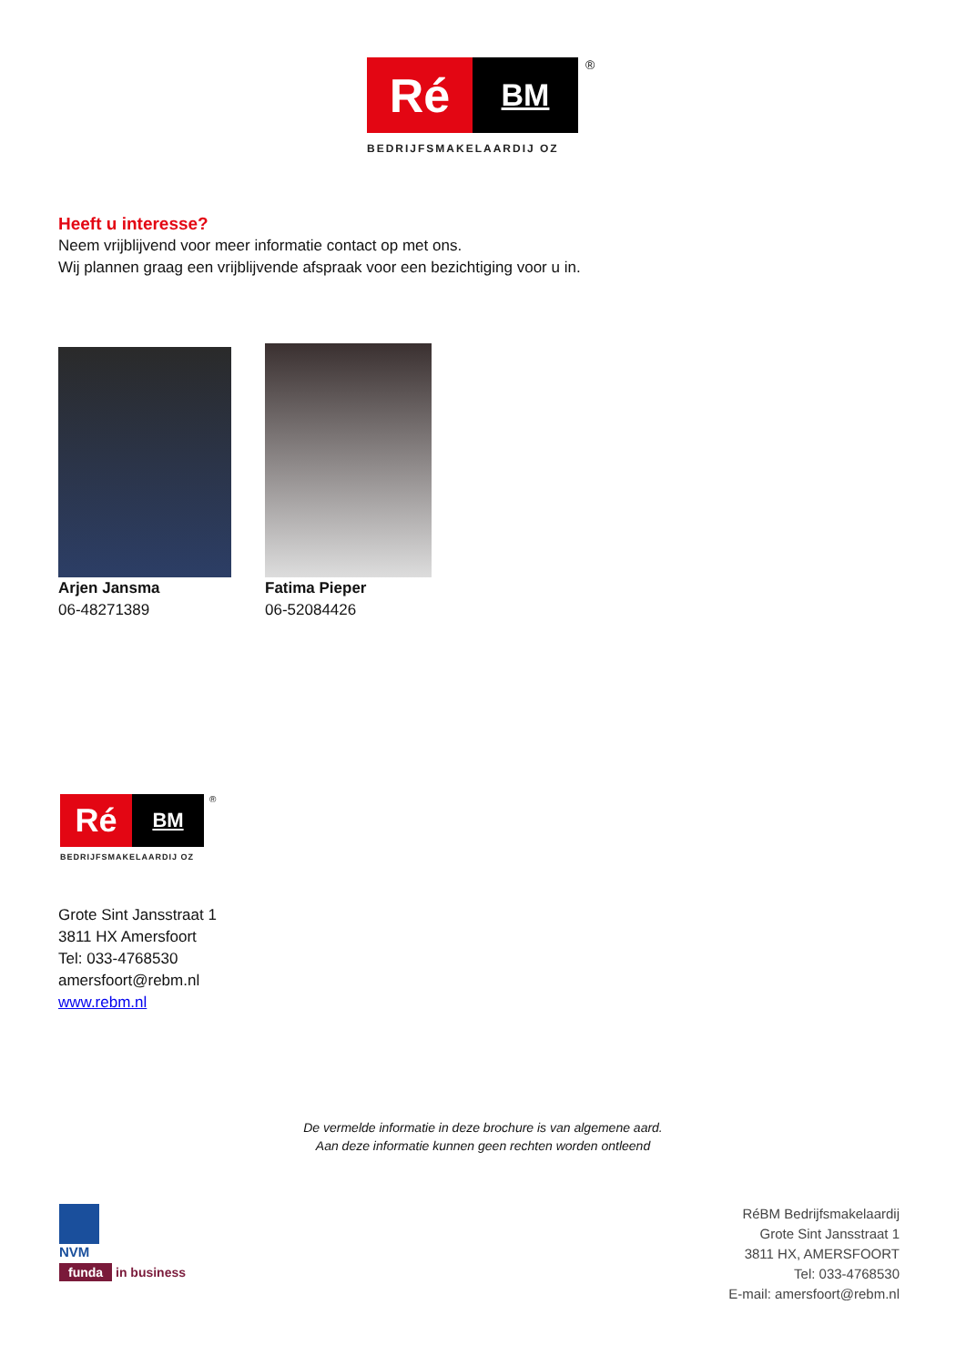Ré
BM
®
BEDRIJFSMAKELAARDIJ OZ
Heeft u interesse?
Neem vrijblijvend voor meer informatie contact op met ons.
Wij plannen graag een vrijblijvende afspraak voor een bezichtiging voor u in.
Arjen Jansma
06-48271389
Fatima Pieper
06-52084426
Ré
BM
®
BEDRIJFSMAKELAARDIJ OZ
Grote Sint Jansstraat 1
3811 HX Amersfoort
Tel: 033-4768530
amersfoort@rebm.nl
www.rebm.nl
De vermelde informatie in deze brochure is van algemene aard.
Aan deze informatie kunnen geen rechten worden ontleend
NVM
funda in business
RéBM Bedrijfsmakelaardij
Grote Sint Jansstraat 1
3811 HX, AMERSFOORT
Tel: 033-4768530
E-mail: amersfoort@rebm.nl